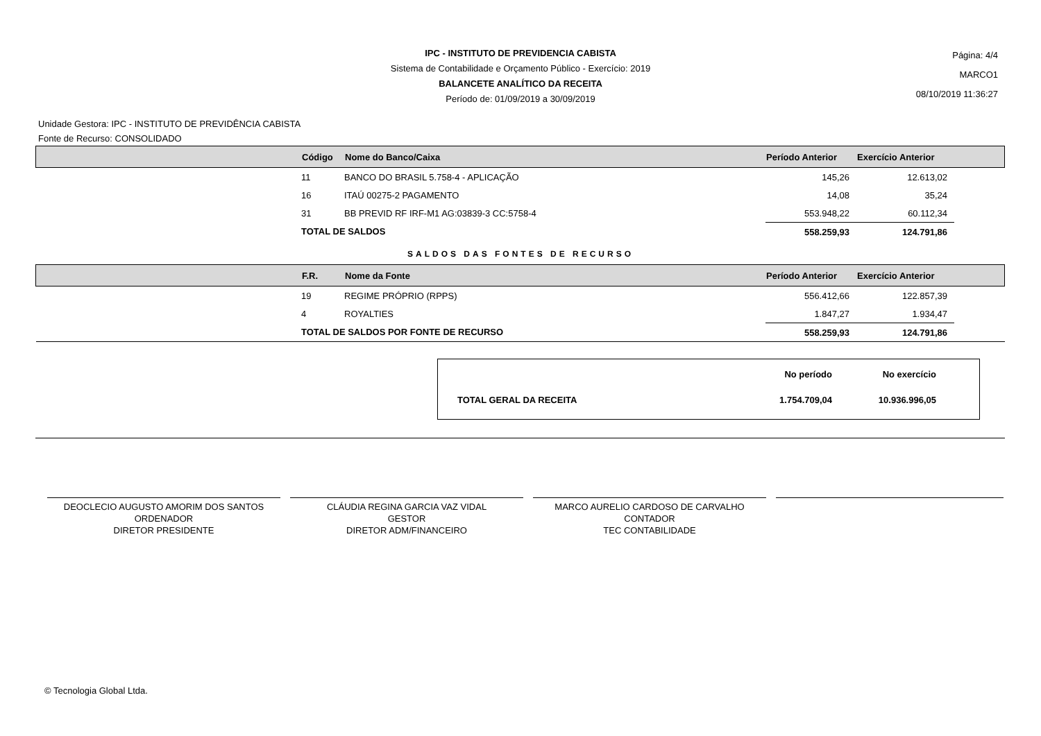IPC - INSTITUTO DE PREVIDENCIA CABISTA
Sistema de Contabilidade e Orçamento Público - Exercício: 2019
BALANCETE ANALÍTICO DA RECEITA
Período de: 01/09/2019 a 30/09/2019
Página: 4/4
MARCO1
08/10/2019 11:36:27
Unidade Gestora: IPC - INSTITUTO DE PREVIDÊNCIA CABISTA
Fonte de Recurso: CONSOLIDADO
| | Código | Nome do Banco/Caixa | Período Anterior | Exercício Anterior | |
| --- | --- | --- | --- | --- | --- |
| | 11 | BANCO DO BRASIL 5.758-4 - APLICAÇÃO | 145,26 | 12.613,02 | |
| | 16 | ITAÚ 00275-2 PAGAMENTO | 14,08 | 35,24 | |
| | 31 | BB PREVID RF IRF-M1 AG:03839-3 CC:5758-4 | 553.948,22 | 60.112,34 | |
| | TOTAL DE SALDOS | | 558.259,93 | 124.791,86 | |
SALDOS DAS FONTES DE RECURSO
| | F.R. | Nome da Fonte | Período Anterior | Exercício Anterior | |
| --- | --- | --- | --- | --- | --- |
| | 19 | REGIME PRÓPRIO (RPPS) | 556.412,66 | 122.857,39 | |
| | 4 | ROYALTIES | 1.847,27 | 1.934,47 | |
| | TOTAL DE SALDOS POR FONTE DE RECURSO | | 558.259,93 | 124.791,86 | |
| | No período | No exercício |
| TOTAL GERAL DA RECEITA | 1.754.709,04 | 10.936.996,05 |
DEOCLECIO AUGUSTO AMORIM DOS SANTOS
ORDENADOR
DIRETOR PRESIDENTE
CLÁUDIA REGINA GARCIA VAZ VIDAL
GESTOR
DIRETOR ADM/FINANCEIRO
MARCO AURELIO CARDOSO DE CARVALHO
CONTADOR
TEC CONTABILIDADE
© Tecnologia Global Ltda.